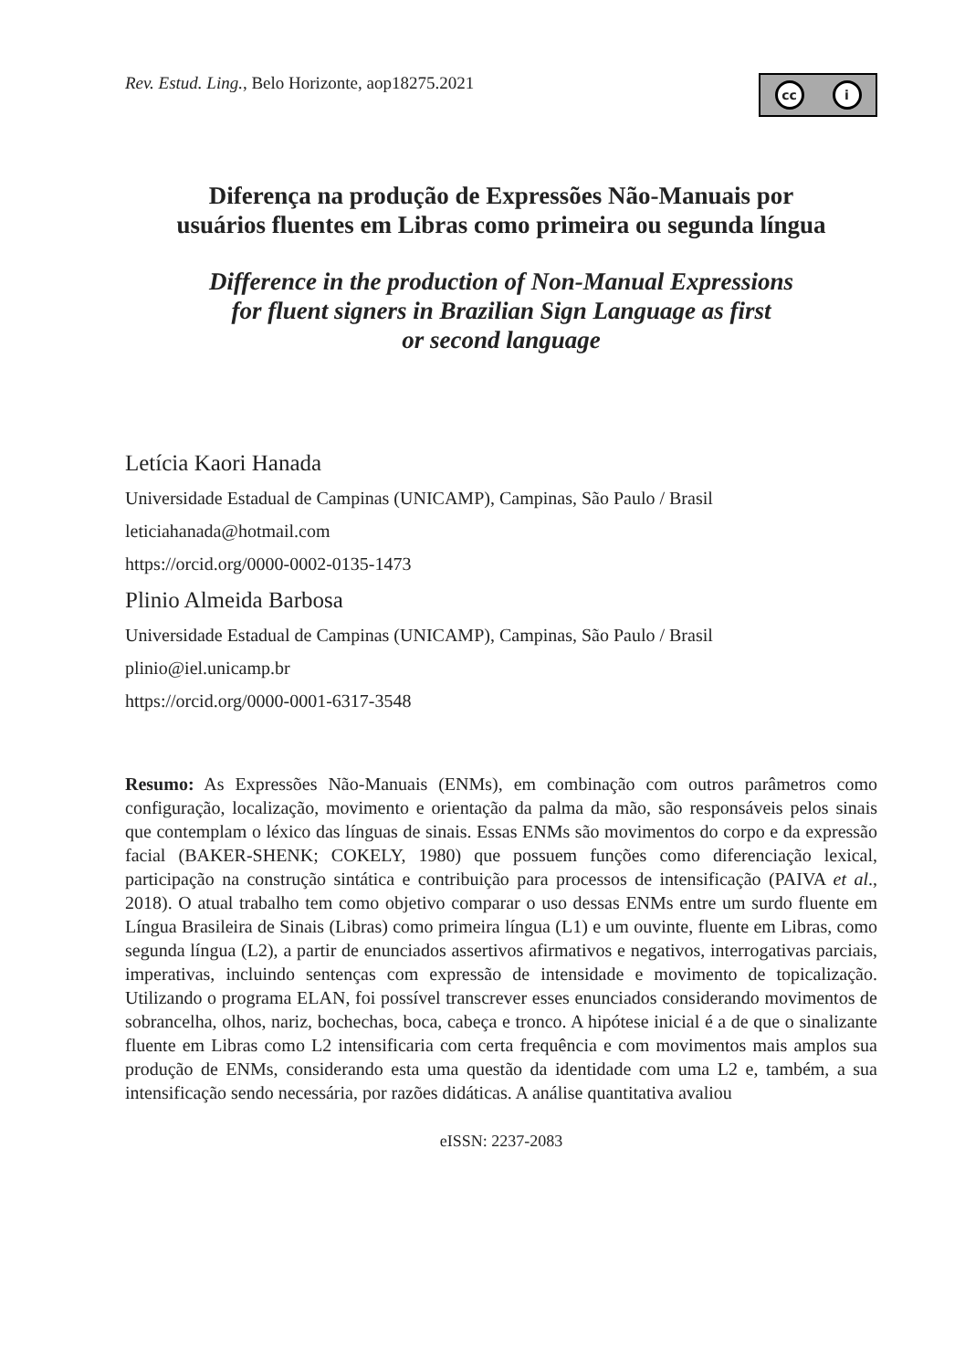Rev. Estud. Ling., Belo Horizonte, aop18275.2021
cc i
Diferença na produção de Expressões Não-Manuais por
usuários fluentes em Libras como primeira ou segunda língua
Difference in the production of Non-Manual Expressions
for fluent signers in Brazilian Sign Language as first
or second language
Letícia Kaori Hanada
Universidade Estadual de Campinas (UNICAMP), Campinas, São Paulo / Brasil
leticiahanada@hotmail.com
https://orcid.org/0000-0002-0135-1473
Plinio Almeida Barbosa
Universidade Estadual de Campinas (UNICAMP), Campinas, São Paulo / Brasil
plinio@iel.unicamp.br
https://orcid.org/0000-0001-6317-3548
Resumo: As Expressões Não-Manuais (ENMs), em combinação com outros parâmetros como configuração, localização, movimento e orientação da palma da mão, são responsáveis pelos sinais que contemplam o léxico das línguas de sinais. Essas ENMs são movimentos do corpo e da expressão facial (BAKER-SHENK; COKELY, 1980) que possuem funções como diferenciação lexical, participação na construção sintática e contribuição para processos de intensificação (PAIVA et al., 2018). O atual trabalho tem como objetivo comparar o uso dessas ENMs entre um surdo fluente em Língua Brasileira de Sinais (Libras) como primeira língua (L1) e um ouvinte, fluente em Libras, como segunda língua (L2), a partir de enunciados assertivos afirmativos e negativos, interrogativas parciais, imperativas, incluindo sentenças com expressão de intensidade e movimento de topicalização. Utilizando o programa ELAN, foi possível transcrever esses enunciados considerando movimentos de sobrancelha, olhos, nariz, bochechas, boca, cabeça e tronco. A hipótese inicial é a de que o sinalizante fluente em Libras como L2 intensificaria com certa frequência e com movimentos mais amplos sua produção de ENMs, considerando esta uma questão da identidade com uma L2 e, também, a sua intensificação sendo necessária, por razões didáticas. A análise quantitativa avaliou
eISSN: 2237-2083